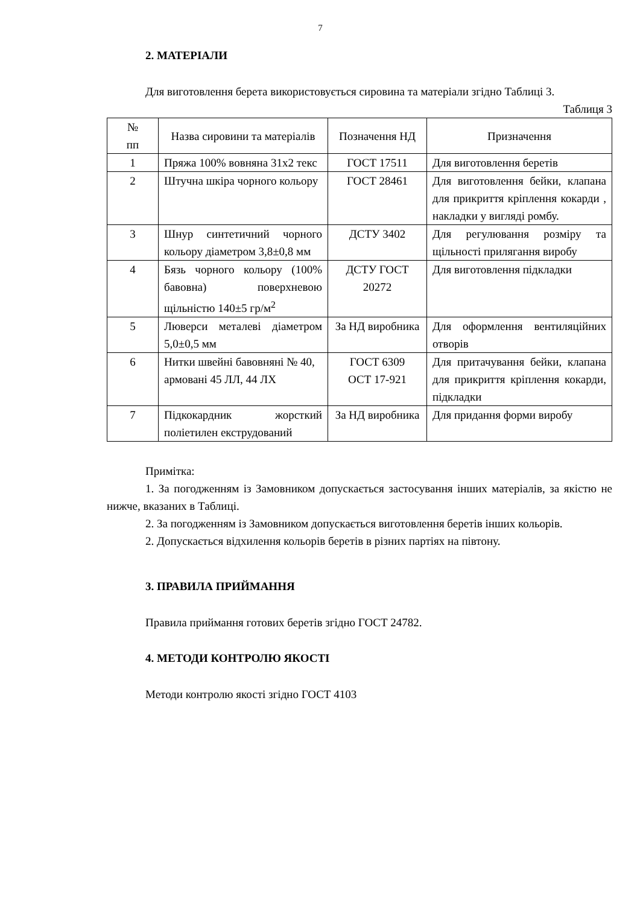7
2. МАТЕРІАЛИ
Для виготовлення берета використовується сировина та матеріали згідно Таблиці 3.
Таблиця 3
| № пп | Назва сировини та матеріалів | Позначення НД | Призначення |
| --- | --- | --- | --- |
| 1 | Пряжа 100% вовняна 31х2 текс | ГОСТ 17511 | Для виготовлення беретів |
| 2 | Штучна шкіра чорного кольору | ГОСТ 28461 | Для виготовлення бейки, клапана для прикриття кріплення кокарди , накладки у вигляді ромбу. |
| 3 | Шнур синтетичний чорного кольору діаметром 3,8±0,8 мм | ДСТУ 3402 | Для регулювання розміру та щільності прилягання виробу |
| 4 | Бязь чорного кольору (100% бавовна) поверхневою щільністю 140±5 гр/м<sup>2</sup> | ДСТУ ГОСТ 20272 | Для виготовлення підкладки |
| 5 | Люверси металеві діаметром 5,0±0,5 мм | За НД виробника | Для оформлення вентиляційних отворів |
| 6 | Нитки швейні бавовняні № 40, армовані 45 ЛЛ, 44 ЛХ | ГОСТ 6309 ОСТ 17-921 | Для притачування бейки, клапана для прикриття кріплення кокарди, підкладки |
| 7 | Підкокардник жорсткий поліетилен екструдований | За НД виробника | Для придання форми виробу |
Примітка:
1. За погодженням із Замовником допускається застосування інших матеріалів, за якістю не нижче, вказаних в Таблиці.
2. За погодженням із Замовником допускається виготовлення беретів інших кольорів.
2. Допускається відхилення кольорів беретів в різних партіях на півтону.
3. ПРАВИЛА ПРИЙМАННЯ
Правила приймання готових беретів згідно ГОСТ 24782.
4. МЕТОДИ КОНТРОЛЮ ЯКОСТІ
Методи контролю якості згідно ГОСТ 4103